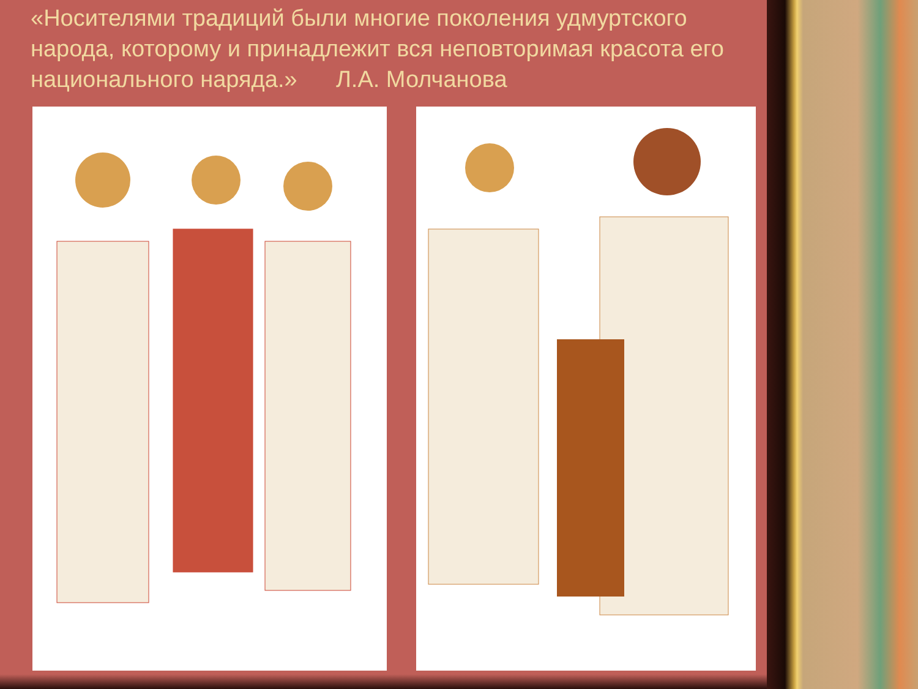«Носителями традиций были многие поколения удмуртского народа, которому и принадлежит вся неповторимая красота его национального наряда.» Л.А. Молчанова